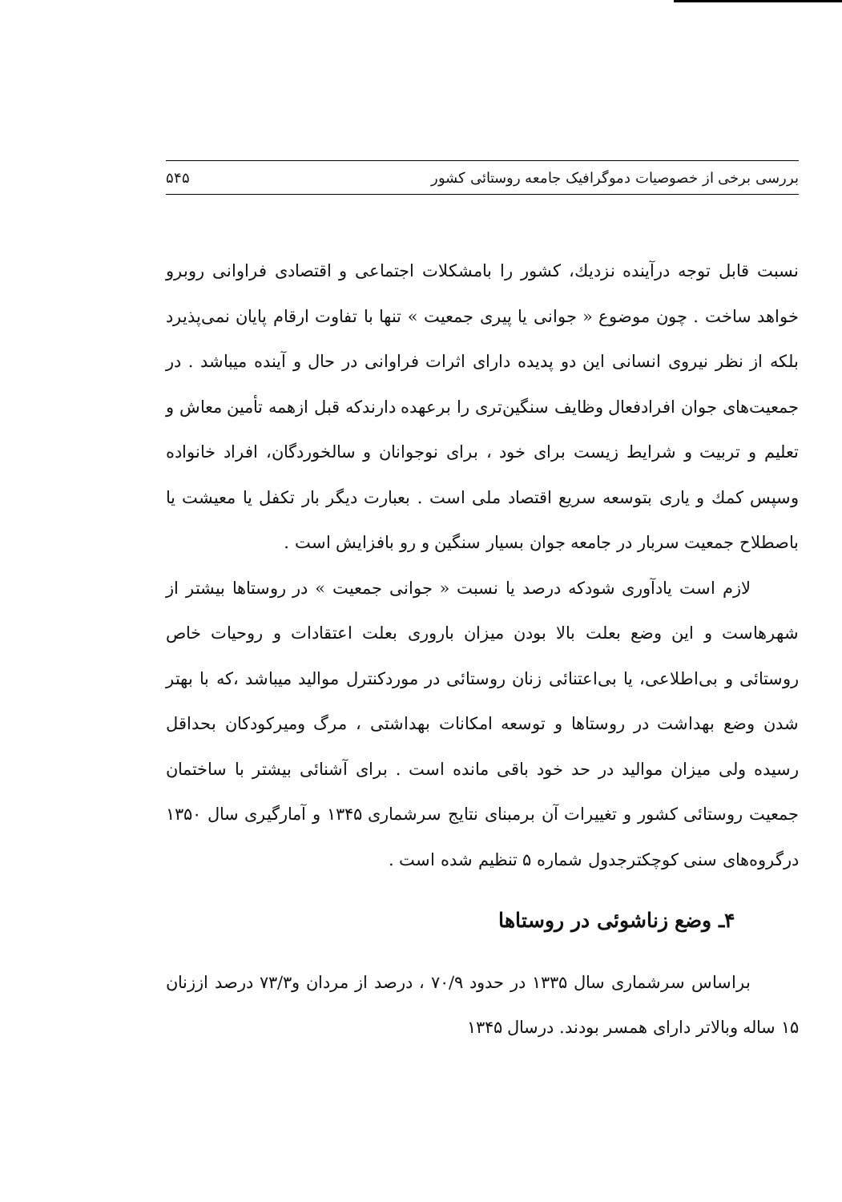بررسی برخی از خصوصیات دموگرافیک جامعه روستائی کشور ۵۴۵
نسبت قابل توجه درآینده نزدیك، کشور را بامشکلات اجتماعی و اقتصادی فراوانی روبرو خواهد ساخت . چون موضوع « جوانی یا پیری جمعیت » تنها با تفاوت ارقام پایان نمی‌پذیرد بلکه از نظر نیروی انسانی این دو پدیده دارای اثرات فراوانی در حال و آینده میباشد . در جمعیت‌های جوان افرادفعال وظایف سنگین‌تری را برعهده دارندکه قبل ازهمه تأمین معاش و تعلیم و تربیت و شرایط زیست برای خود ، برای نوجوانان و سالخوردگان، افراد خانواده وسپس کمك و یاری بتوسعه سریع اقتصاد ملی است . بعبارت دیگر بار تکفل یا معیشت یا باصطلاح جمعیت سربار در جامعه جوان بسیار سنگین و رو بافزایش است .
لازم است یادآوری شودکه درصد یا نسبت « جوانی جمعیت » در روستاها بیشتر از شهرهاست و این وضع بعلت بالا بودن میزان باروری بعلت اعتقادات و روحیات خاص روستائی و بی‌اطلاعی، یا بی‌اعتنائی زنان روستائی در موردکنترل موالید میباشد ،که با بهتر شدن وضع بهداشت در روستاها و توسعه امکانات بهداشتی ، مرگ ومیرکودکان بحداقل رسیده ولی میزان موالید در حد خود باقی مانده است . برای آشنائی بیشتر با ساختمان جمعیت روستائی کشور و تغییرات آن برمبنای نتایج سرشماری ۱۳۴۵ و آمارگیری سال ۱۳۵۰ درگروه‌های سنی کوچکترجدول شماره ۵ تنظیم شده است .
۴ـ وضع زناشوئی در روستاها
براساس سرشماری سال ۱۳۳۵ در حدود ۷۰/۹ ، درصد از مردان و۷۳/۳ درصد اززنان ۱۵ ساله وبالاتر دارای همسر بودند. درسال ۱۳۴۵